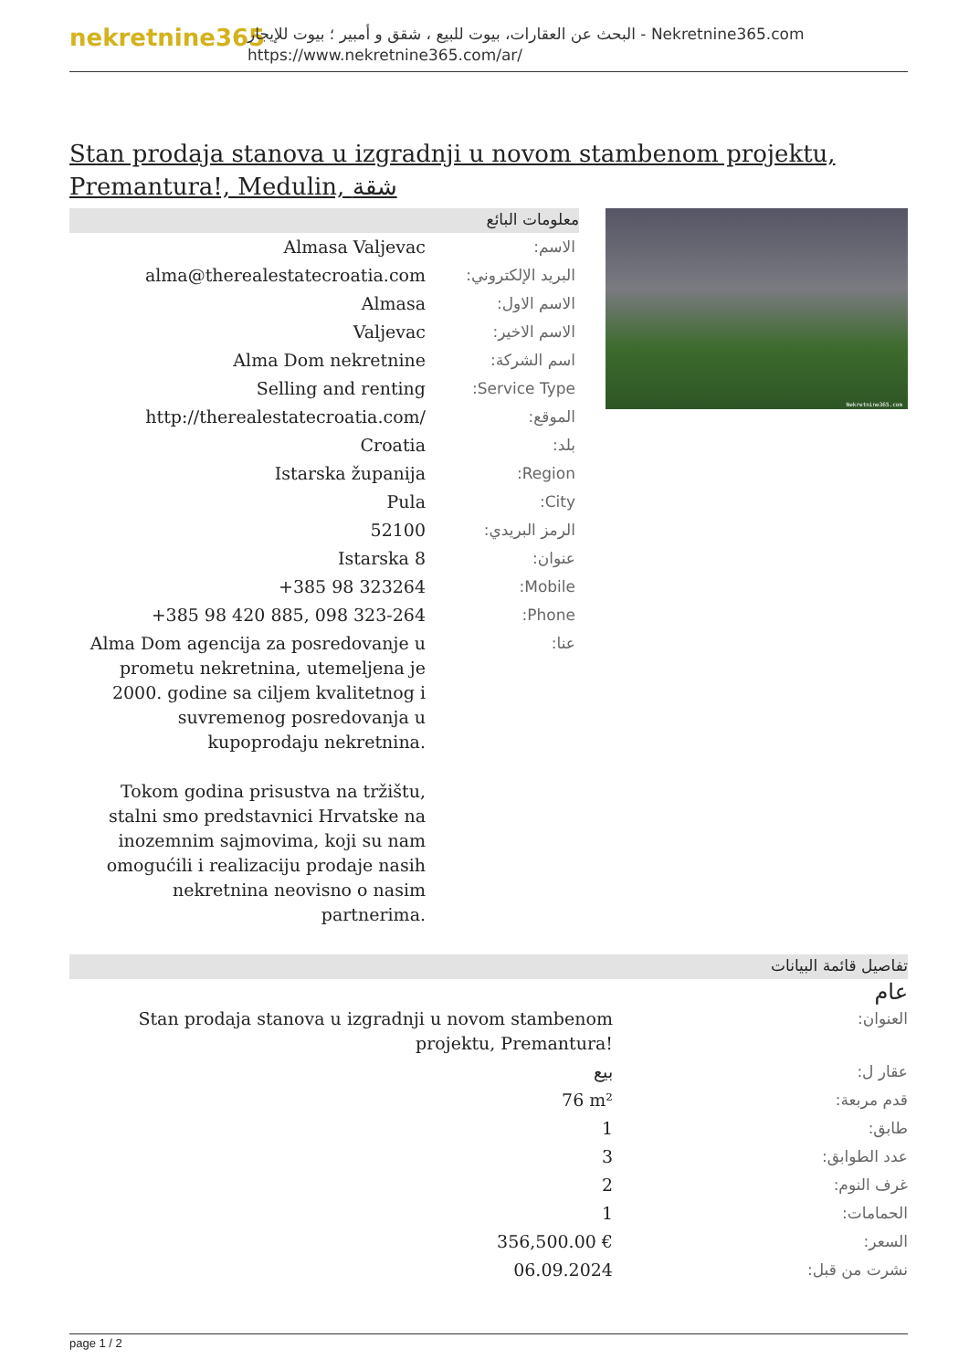nekretnine365
البحث عن العقارات، بيوت للبيع ، شقق و أمبير ؛ بيوت للإيجار - Nekretnine365.com
https://www.nekretnine365.com/ar/
Stan prodaja stanova u izgradnji u novom stambenom projektu, Premantura!, Medulin, شقة
معلومات البائع
| Almasa Valjevac | الاسم: |
| alma@therealestatecroatia.com | البريد الإلكتروني: |
| Almasa | الاسم الاول: |
| Valjevac | الاسم الاخير: |
| Alma Dom nekretnine | اسم الشركة: |
| Selling and renting | Service Type: |
| http://therealestatecroatia.com/ | الموقع: |
| Croatia | بلد: |
| Istarska županija | Region: |
| Pula | City: |
| 52100 | الرمز البريدي: |
| Istarska 8 | عنوان: |
| +385 98 323264 | Mobile: |
| +385 98 420 885, 098 323-264 | Phone: |
| Alma Dom agencija za posredovanje u prometu nekretnina, utemeljena je 2000. godine sa ciljem kvalitetnog i suvremenog posredovanja u kupoprodaju nekretnina. Tokom godina prisustva na tržištu, stalni smo predstavnici Hrvatske na inozemnim sajmovima, koji su nam omogućili i realizaciju prodaje nasih nekretnina neovisno o nasim partnerima. | عنا: |
Nekretnine365.com
تفاصيل قائمة البيانات
عام
| Stan prodaja stanova u izgradnji u novom stambenom projektu, Premantura! | العنوان: |
| بيع | عقار ل: |
| 76 m² | قدم مربعة: |
| 1 | طابق: |
| 3 | عدد الطوابق: |
| 2 | غرف النوم: |
| 1 | الحمامات: |
| 356,500.00 € | السعر: |
| 06.09.2024 | نشرت من قبل: |
page 1 / 2